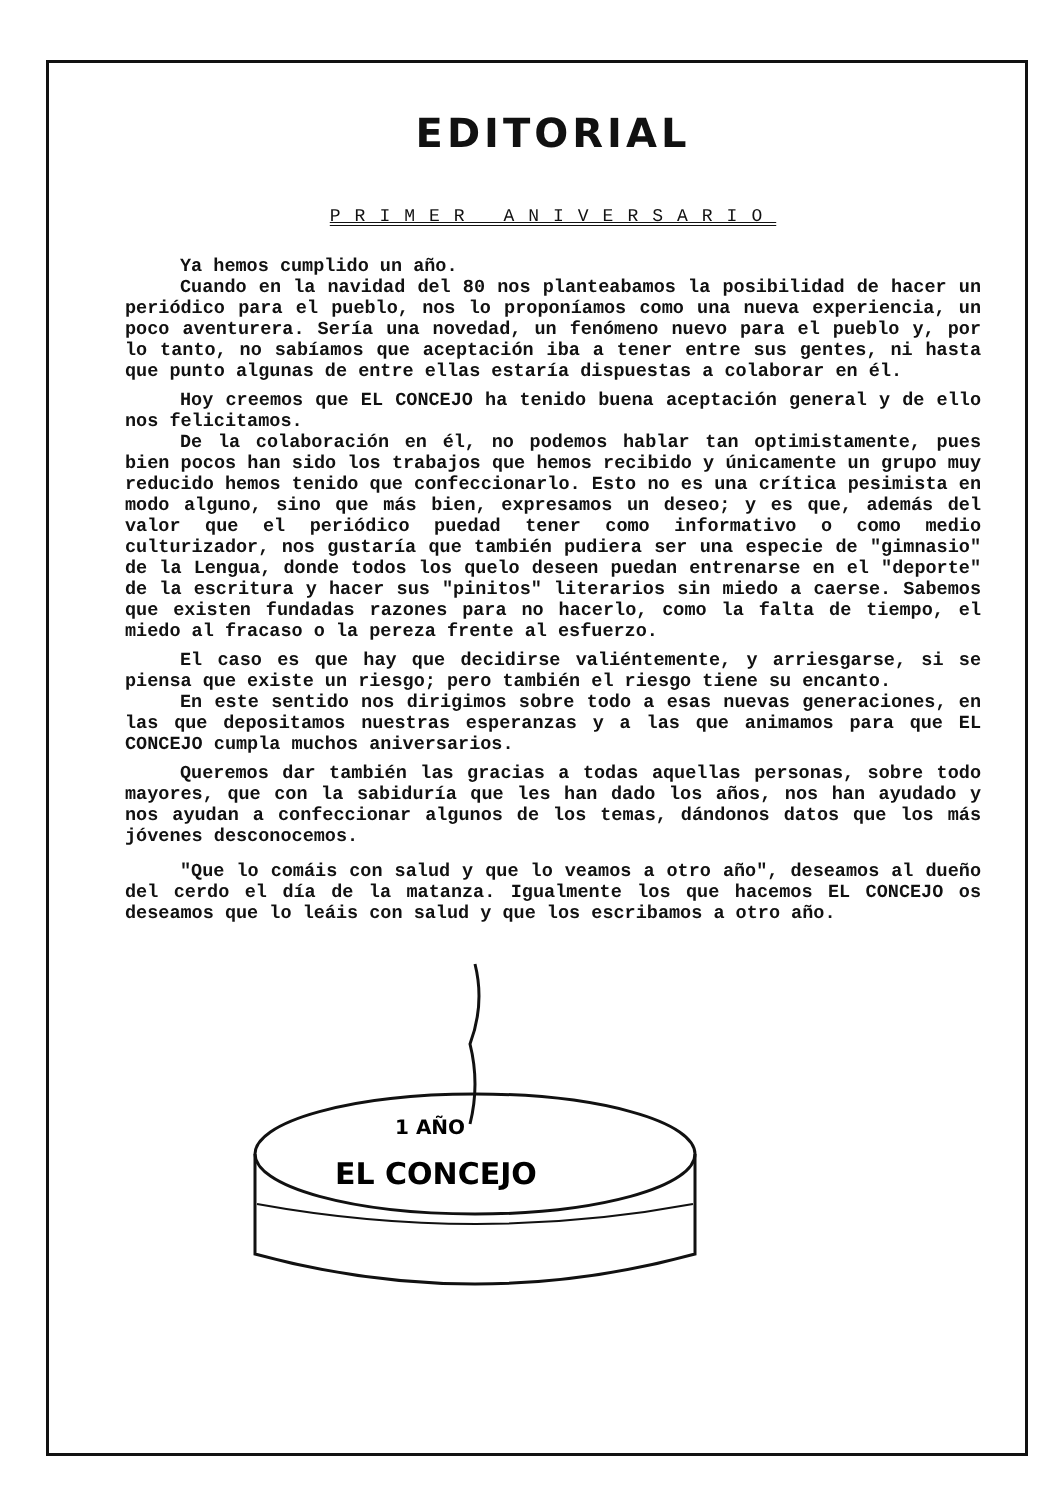EDITORIAL
PRIMER ANIVERSARIO
Ya hemos cumplido un año.
Cuando en la navidad del 80 nos planteabamos la posibilidad de hacer un periódico para el pueblo, nos lo proponíamos como una nueva experiencia, un poco aventurera. Sería una novedad, un fenómeno nuevo para el pueblo y, por lo tanto, no sabíamos que aceptación iba a tener entre sus gentes, ni hasta que punto algunas de entre ellas estaría dispuestas a colaborar en él.
Hoy creemos que EL CONCEJO ha tenido buena aceptación general y de ello nos felicitamos.
De la colaboración en él, no podemos hablar tan optimistamente, pues bien pocos han sido los trabajos que hemos recibido y únicamente un grupo muy reducido hemos tenido que confeccionarlo. Esto no es una crítica pesimista en modo alguno, sino que más bien, expresamos un deseo; y es que, además del valor que el periódico puedad tener como informativo o como medio culturizador, nos gustaría que también pudiera ser una especie de "gimnasio" de la Lengua, donde todos los quelo deseen puedan entrenarse en el "deporte" de la escritura y hacer sus "pinitos" literarios sin miedo a caerse. Sabemos que existen fundadas razones para no hacerlo, como la falta de tiempo, el miedo al fracaso o la pereza frente al esfuerzo.
El caso es que hay que decidirse valiéntemente, y arriesgarse, si se piensa que existe un riesgo; pero también el riesgo tiene su encanto.
En este sentido nos dirigimos sobre todo a esas nuevas generaciones, en las que depositamos nuestras esperanzas y a las que animamos para que EL CONCEJO cumpla muchos aniversarios.
Queremos dar también las gracias a todas aquellas personas, sobre todo mayores, que con la sabiduría que les han dado los años, nos han ayudado y nos ayudan a confeccionar algunos de los temas, dándonos datos que los más jóvenes desconocemos.
"Que lo comáis con salud y que lo veamos a otro año", deseamos al dueño del cerdo el día de la matanza. Igualmente los que hacemos EL CONCEJO os deseamos que lo leáis con salud y que los escribamos a otro año.
1 AÑO
EL CONCEJO